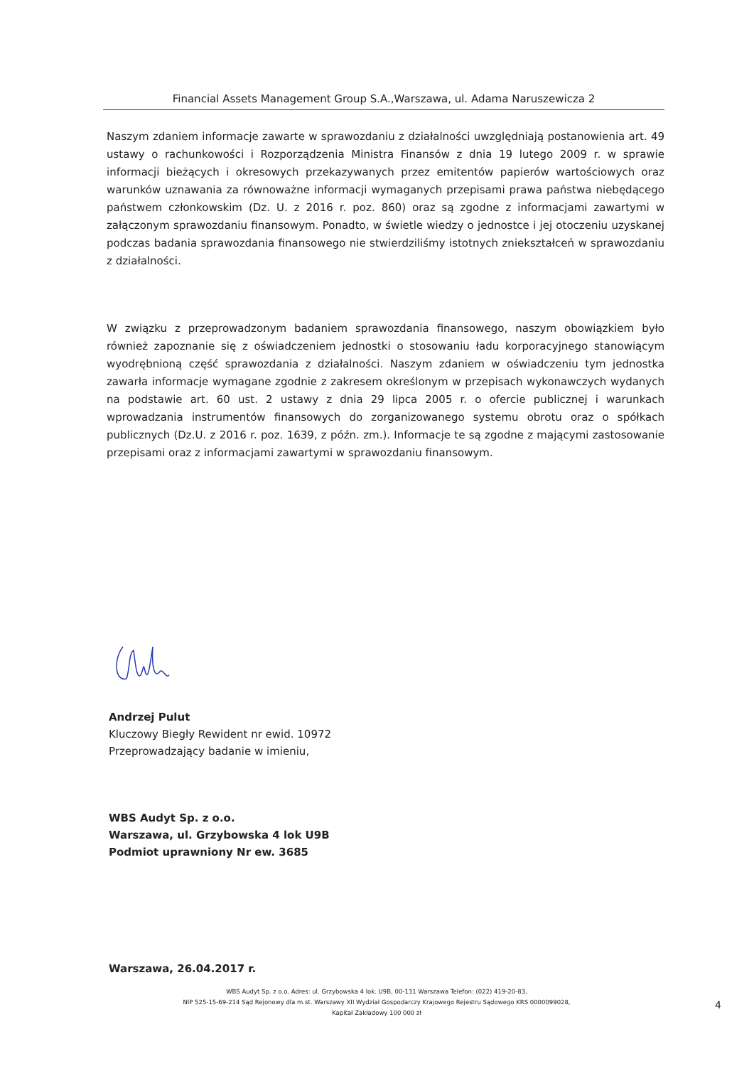Financial Assets Management Group S.A.,Warszawa, ul. Adama Naruszewicza 2
Naszym zdaniem informacje zawarte w sprawozdaniu z działalności uwzględniają postanowienia art. 49 ustawy o rachunkowości i Rozporządzenia Ministra Finansów z dnia 19 lutego 2009 r. w sprawie informacji bieżących i okresowych przekazywanych przez emitentów papierów wartościowych oraz warunków uznawania za równoważne informacji wymaganych przepisami prawa państwa niebędącego państwem członkowskim (Dz. U. z 2016 r. poz. 860) oraz są zgodne z informacjami zawartymi w załączonym sprawozdaniu finansowym. Ponadto, w świetle wiedzy o jednostce i jej otoczeniu uzyskanej podczas badania sprawozdania finansowego nie stwierdziliśmy istotnych zniekształceń w sprawozdaniu z działalności.
W związku z przeprowadzonym badaniem sprawozdania finansowego, naszym obowiązkiem było również zapoznanie się z oświadczeniem jednostki o stosowaniu ładu korporacyjnego stanowiącym wyodrębnioną część sprawozdania z działalności. Naszym zdaniem w oświadczeniu tym jednostka zawarła informacje wymagane zgodnie z zakresem określonym w przepisach wykonawczych wydanych na podstawie art. 60 ust. 2 ustawy z dnia 29 lipca 2005 r. o ofercie publicznej i warunkach wprowadzania instrumentów finansowych do zorganizowanego systemu obrotu oraz o spółkach publicznych (Dz.U. z 2016 r. poz. 1639, z późn. zm.). Informacje te są zgodne z mającymi zastosowanie przepisami oraz z informacjami zawartymi w sprawozdaniu finansowym.
Andrzej Pulut
Kluczowy Biegły Rewident nr ewid. 10972
Przeprowadzający badanie w imieniu,
WBS Audyt Sp. z o.o.
Warszawa, ul. Grzybowska 4 lok U9B
Podmiot uprawniony Nr ew. 3685
Warszawa, 26.04.2017 r.
WBS Audyt Sp. z o.o. Adres: ul. Grzybowska 4 lok. U9B, 00-131 Warszawa Telefon: (022) 419-20-83,
NIP 525-15-69-214 Sąd Rejonowy dla m.st. Warszawy XII Wydział Gospodarczy Krajowego Rejestru Sądowego KRS 0000099028,
Kapitał Zakładowy 100 000 zł
4